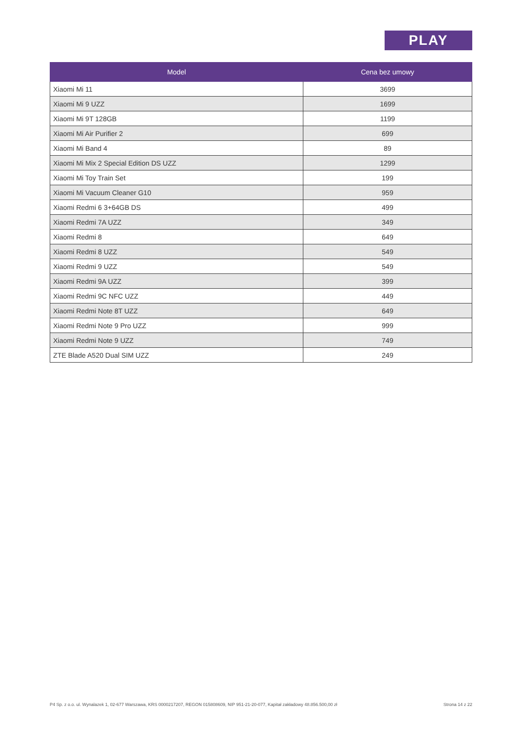PLAY
| Model | Cena bez umowy |
| --- | --- |
| Xiaomi Mi 11 | 3699 |
| Xiaomi Mi 9 UZZ | 1699 |
| Xiaomi Mi 9T 128GB | 1199 |
| Xiaomi Mi Air Purifier 2 | 699 |
| Xiaomi Mi Band 4 | 89 |
| Xiaomi Mi Mix 2 Special Edition DS UZZ | 1299 |
| Xiaomi Mi Toy Train Set | 199 |
| Xiaomi Mi Vacuum Cleaner G10 | 959 |
| Xiaomi Redmi 6 3+64GB DS | 499 |
| Xiaomi Redmi 7A UZZ | 349 |
| Xiaomi Redmi 8 | 649 |
| Xiaomi Redmi 8 UZZ | 549 |
| Xiaomi Redmi 9 UZZ | 549 |
| Xiaomi Redmi 9A UZZ | 399 |
| Xiaomi Redmi 9C NFC UZZ | 449 |
| Xiaomi Redmi Note 8T UZZ | 649 |
| Xiaomi Redmi Note 9 Pro UZZ | 999 |
| Xiaomi Redmi Note 9 UZZ | 749 |
| ZTE Blade A520 Dual SIM UZZ | 249 |
P4 Sp. z o.o. ul. Wynalazek 1, 02-677 Warszawa, KRS 0000217207, REGON 015808609, NIP 951-21-20-077, Kapitał zakładowy 48.856.500,00 zł Strona 14 z 22